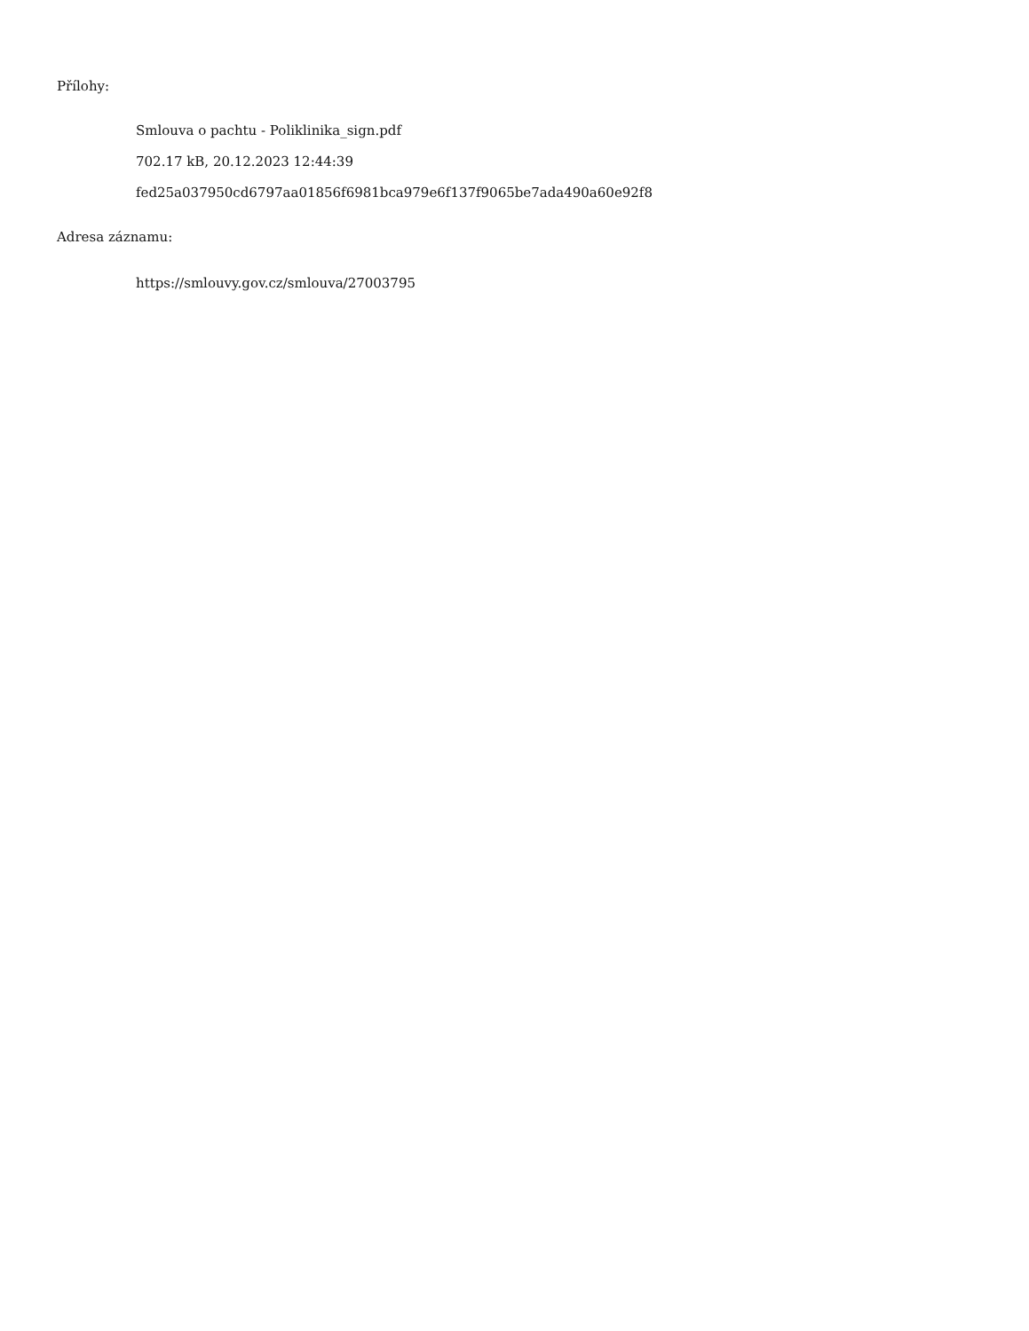Přílohy:
Smlouva o pachtu - Poliklinika_sign.pdf
702.17 kB, 20.12.2023 12:44:39
fed25a037950cd6797aa01856f6981bca979e6f137f9065be7ada490a60e92f8
Adresa záznamu:
https://smlouvy.gov.cz/smlouva/27003795